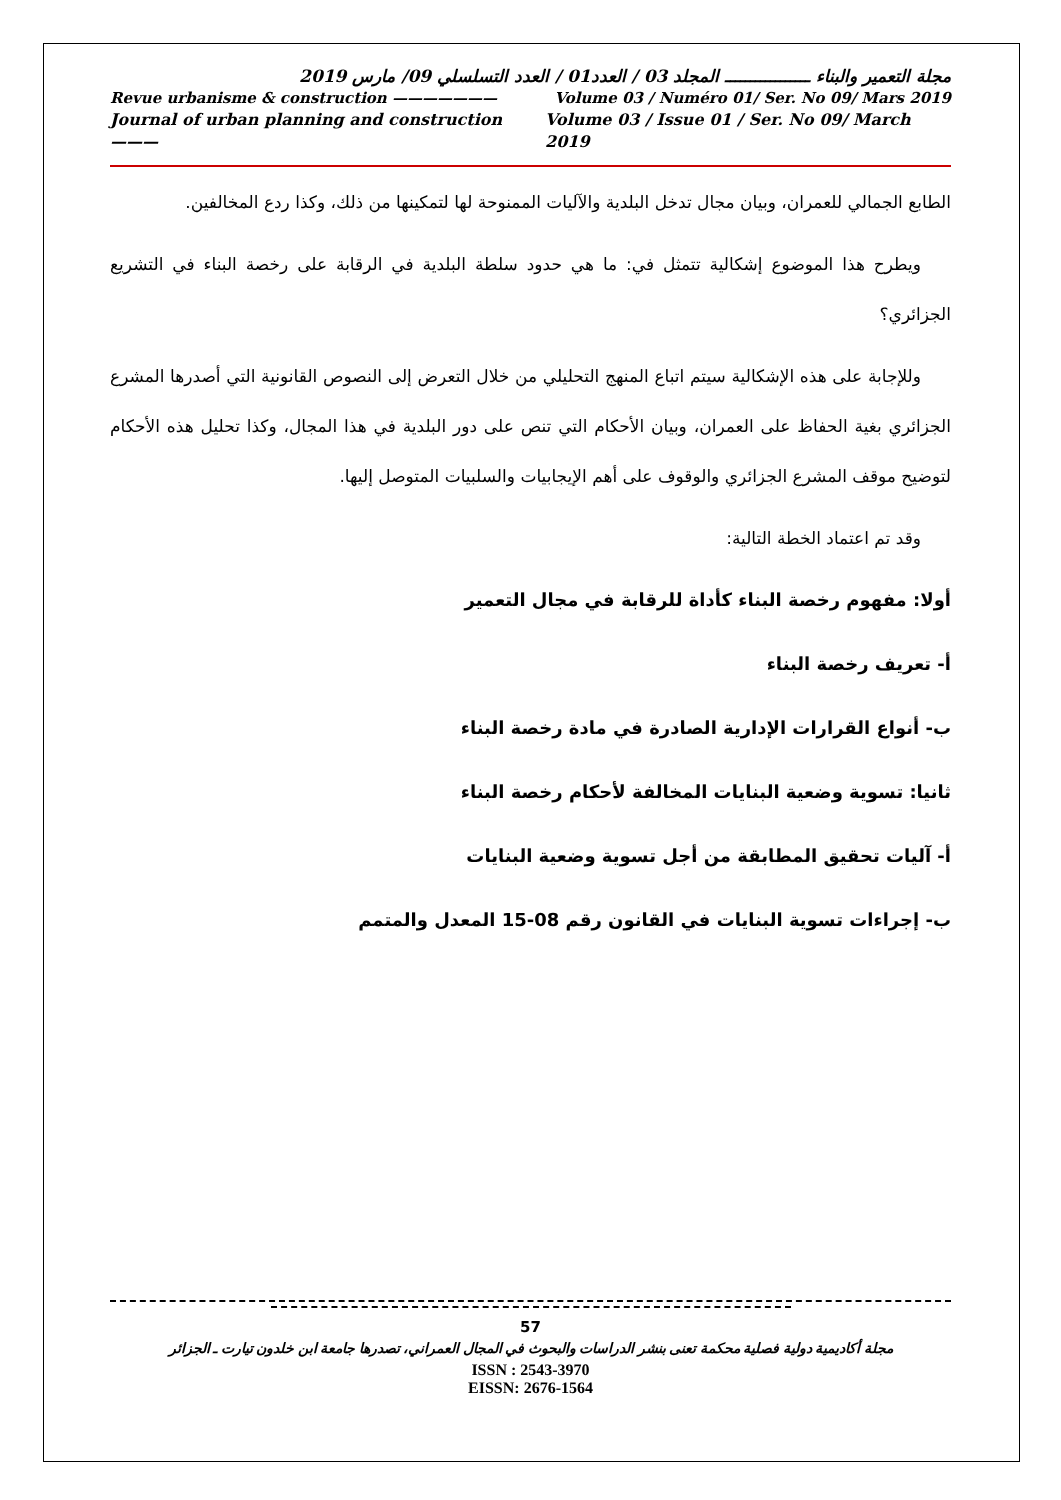مجلة التعمير والبناء ـــــــــــــــــ المجلد 03 / العدد01 / العدد التسلسلي 09/ مارس 2019
Revue urbanisme & construction ——————— Volume 03 / Numéro 01/ Ser. No 09/ Mars 2019
Journal of urban planning and construction ——— Volume 03 / Issue 01 / Ser. No 09/ March 2019
الطابع الجمالي للعمران، وبيان مجال تدخل البلدية والآليات الممنوحة لها لتمكينها من ذلك، وكذا ردع المخالفين.
ويطرح هذا الموضوع إشكالية تتمثل في: ما هي حدود سلطة البلدية في الرقابة على رخصة البناء في التشريع الجزائري؟
وللإجابة على هذه الإشكالية سيتم اتباع المنهج التحليلي من خلال التعرض إلى النصوص القانونية التي أصدرها المشرع الجزائري بغية الحفاظ على العمران، وبيان الأحكام التي تنص على دور البلدية في هذا المجال، وكذا تحليل هذه الأحكام لتوضيح موقف المشرع الجزائري والوقوف على أهم الإيجابيات والسلبيات المتوصل إليها.
وقد تم اعتماد الخطة التالية:
أولا: مفهوم رخصة البناء كأداة للرقابة في مجال التعمير
أ- تعريف رخصة البناء
ب- أنواع القرارات الإدارية الصادرة في مادة رخصة البناء
ثانيا: تسوية وضعية البنايات المخالفة لأحكام رخصة البناء
أ- آليات تحقيق المطابقة من أجل تسوية وضعية البنايات
ب- إجراءات تسوية البنايات في القانون رقم 08-15 المعدل والمتمم
57
مجلة أكاديمية دولية فصلية محكمة تعنى بنشر الدراسات والبحوث في المجال العمراني، تصدرها جامعة ابن خلدون تيارت ـ الجزائر
ISSN : 2543-3970
EISSN: 2676-1564